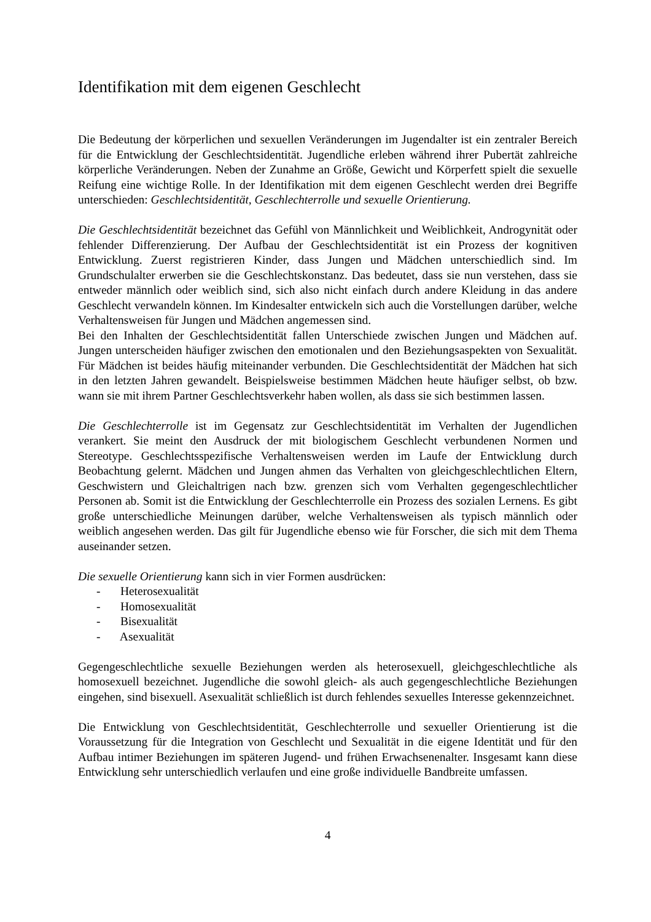Identifikation mit dem eigenen Geschlecht
Die Bedeutung der körperlichen und sexuellen Veränderungen im Jugendalter ist ein zentraler Bereich für die Entwicklung der Geschlechtsidentität. Jugendliche erleben während ihrer Pubertät zahlreiche körperliche Veränderungen. Neben der Zunahme an Größe, Gewicht und Körperfett spielt die sexuelle Reifung eine wichtige Rolle. In der Identifikation mit dem eigenen Geschlecht werden drei Begriffe unterschieden: Geschlechtsidentität, Geschlechterrolle und sexuelle Orientierung.
Die Geschlechtsidentität bezeichnet das Gefühl von Männlichkeit und Weiblichkeit, Androgynität oder fehlender Differenzierung. Der Aufbau der Geschlechtsidentität ist ein Prozess der kognitiven Entwicklung. Zuerst registrieren Kinder, dass Jungen und Mädchen unterschiedlich sind. Im Grundschulalter erwerben sie die Geschlechtskonstanz. Das bedeutet, dass sie nun verstehen, dass sie entweder männlich oder weiblich sind, sich also nicht einfach durch andere Kleidung in das andere Geschlecht verwandeln können. Im Kindesalter entwickeln sich auch die Vorstellungen darüber, welche Verhaltensweisen für Jungen und Mädchen angemessen sind.
Bei den Inhalten der Geschlechtsidentität fallen Unterschiede zwischen Jungen und Mädchen auf. Jungen unterscheiden häufiger zwischen den emotionalen und den Beziehungsaspekten von Sexualität. Für Mädchen ist beides häufig miteinander verbunden. Die Geschlechtsidentität der Mädchen hat sich in den letzten Jahren gewandelt. Beispielsweise bestimmen Mädchen heute häufiger selbst, ob bzw. wann sie mit ihrem Partner Geschlechtsverkehr haben wollen, als dass sie sich bestimmen lassen.
Die Geschlechterrolle ist im Gegensatz zur Geschlechtsidentität im Verhalten der Jugendlichen verankert. Sie meint den Ausdruck der mit biologischem Geschlecht verbundenen Normen und Stereotype. Geschlechtsspezifische Verhaltensweisen werden im Laufe der Entwicklung durch Beobachtung gelernt. Mädchen und Jungen ahmen das Verhalten von gleichgeschlechtlichen Eltern, Geschwistern und Gleichaltrigen nach bzw. grenzen sich vom Verhalten gegengeschlechtlicher Personen ab. Somit ist die Entwicklung der Geschlechterrolle ein Prozess des sozialen Lernens. Es gibt große unterschiedliche Meinungen darüber, welche Verhaltensweisen als typisch männlich oder weiblich angesehen werden. Das gilt für Jugendliche ebenso wie für Forscher, die sich mit dem Thema auseinander setzen.
Die sexuelle Orientierung kann sich in vier Formen ausdrücken:
- Heterosexualität
- Homosexualität
- Bisexualität
- Asexualität
Gegengeschlechtliche sexuelle Beziehungen werden als heterosexuell, gleichgeschlechtliche als homosexuell bezeichnet. Jugendliche die sowohl gleich- als auch gegengeschlechtliche Beziehungen eingehen, sind bisexuell. Asexualität schließlich ist durch fehlendes sexuelles Interesse gekennzeichnet.
Die Entwicklung von Geschlechtsidentität, Geschlechterrolle und sexueller Orientierung ist die Voraussetzung für die Integration von Geschlecht und Sexualität in die eigene Identität und für den Aufbau intimer Beziehungen im späteren Jugend- und frühen Erwachsenenalter. Insgesamt kann diese Entwicklung sehr unterschiedlich verlaufen und eine große individuelle Bandbreite umfassen.
4